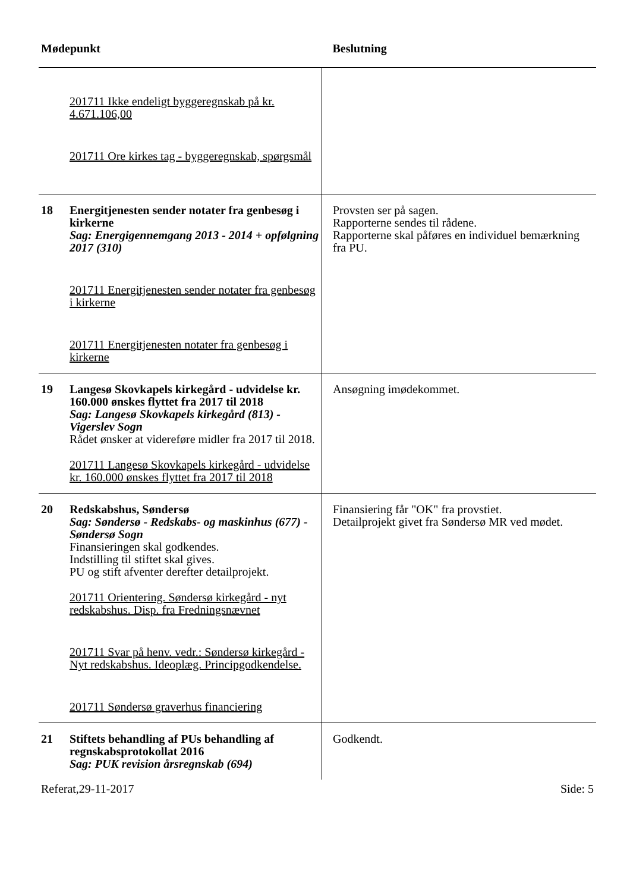| Mødepunkt | | Beslutning |
| --- | --- | --- |
| | 201711 Ikke endeligt byggeregnskab på kr. 4.671.106,00 201711 Ore kirkes tag - byggeregnskab, spørgsmål | |
| 18 | Energitjenesten sender notater fra genbesøg i kirkerne Sag: Energigennemgang 2013 - 2014 + opfølgning 2017 (310) 201711 Energitjenesten sender notater fra genbesøg i kirkerne 201711 Energitjenesten notater fra genbesøg i kirkerne | Provsten ser på sagen. Rapporterne sendes til rådene. Rapporterne skal påføres en individuel bemærkning fra PU. |
| 19 | Langesø Skovkapels kirkegård - udvidelse kr. 160.000 ønskes flyttet fra 2017 til 2018 Sag: Langesø Skovkapels kirkegård (813) - Vigerslev Sogn Rådet ønsker at videreføre midler fra 2017 til 2018. 201711 Langesø Skovkapels kirkegård - udvidelse kr. 160.000 ønskes flyttet fra 2017 til 2018 | Ansøgning imødekommet. |
| 20 | Redskabshus, Søndersø Sag: Søndersø - Redskabs- og maskinhus (677) - Søndersø Sogn Finansieringen skal godkendes. Indstilling til stiftet skal gives. PU og stift afventer derefter detailprojekt. 201711 Orientering. Søndersø kirkegård - nyt redskabshus. Disp. fra Fredningsnævnet 201711 Svar på henv. vedr.: Søndersø kirkegård - Nyt redskabshus. Ideoplæg. Principgodkendelse. 201711 Søndersø graverhus financiering | Finansiering får "OK" fra provstiet. Detailprojekt givet fra Søndersø MR ved mødet. |
| 21 | Stiftets behandling af PUs behandling af regnskabsprotokollat 2016 Sag: PUK revision årsregnskab (694) | Godkendt. |
Referat,29-11-2017 Side: 5